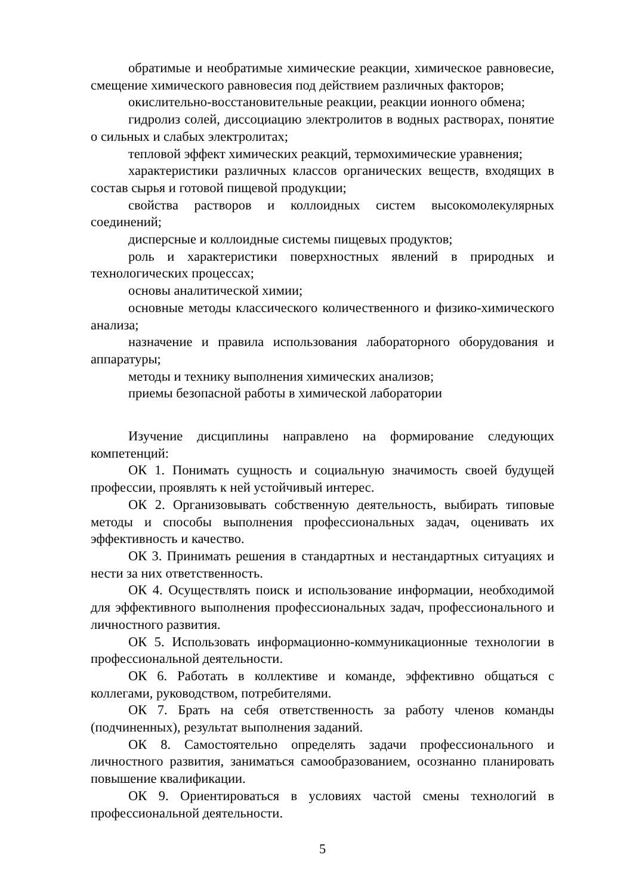обратимые и необратимые химические реакции, химическое равновесие, смещение химического равновесия под действием различных факторов;
окислительно-восстановительные реакции, реакции ионного обмена;
гидролиз солей, диссоциацию электролитов в водных растворах, понятие о сильных и слабых электролитах;
тепловой эффект химических реакций, термохимические уравнения;
характеристики различных классов органических веществ, входящих в состав сырья и готовой пищевой продукции;
свойства растворов и коллоидных систем высокомолекулярных соединений;
дисперсные и коллоидные системы пищевых продуктов;
роль и характеристики поверхностных явлений в природных и технологических процессах;
основы аналитической химии;
основные методы классического количественного и физико-химического анализа;
назначение и правила использования лабораторного оборудования и аппаратуры;
методы и технику выполнения химических анализов;
приемы безопасной работы в химической лаборатории
Изучение дисциплины направлено на формирование следующих компетенций:
ОК 1. Понимать сущность и социальную значимость своей будущей профессии, проявлять к ней устойчивый интерес.
ОК 2. Организовывать собственную деятельность, выбирать типовые методы и способы выполнения профессиональных задач, оценивать их эффективность и качество.
ОК 3. Принимать решения в стандартных и нестандартных ситуациях и нести за них ответственность.
ОК 4. Осуществлять поиск и использование информации, необходимой для эффективного выполнения профессиональных задач, профессионального и личностного развития.
ОК 5. Использовать информационно-коммуникационные технологии в профессиональной деятельности.
ОК 6. Работать в коллективе и команде, эффективно общаться с коллегами, руководством, потребителями.
ОК 7. Брать на себя ответственность за работу членов команды (подчиненных), результат выполнения заданий.
ОК 8. Самостоятельно определять задачи профессионального и личностного развития, заниматься самообразованием, осознанно планировать повышение квалификации.
ОК 9. Ориентироваться в условиях частой смены технологий в профессиональной деятельности.
5